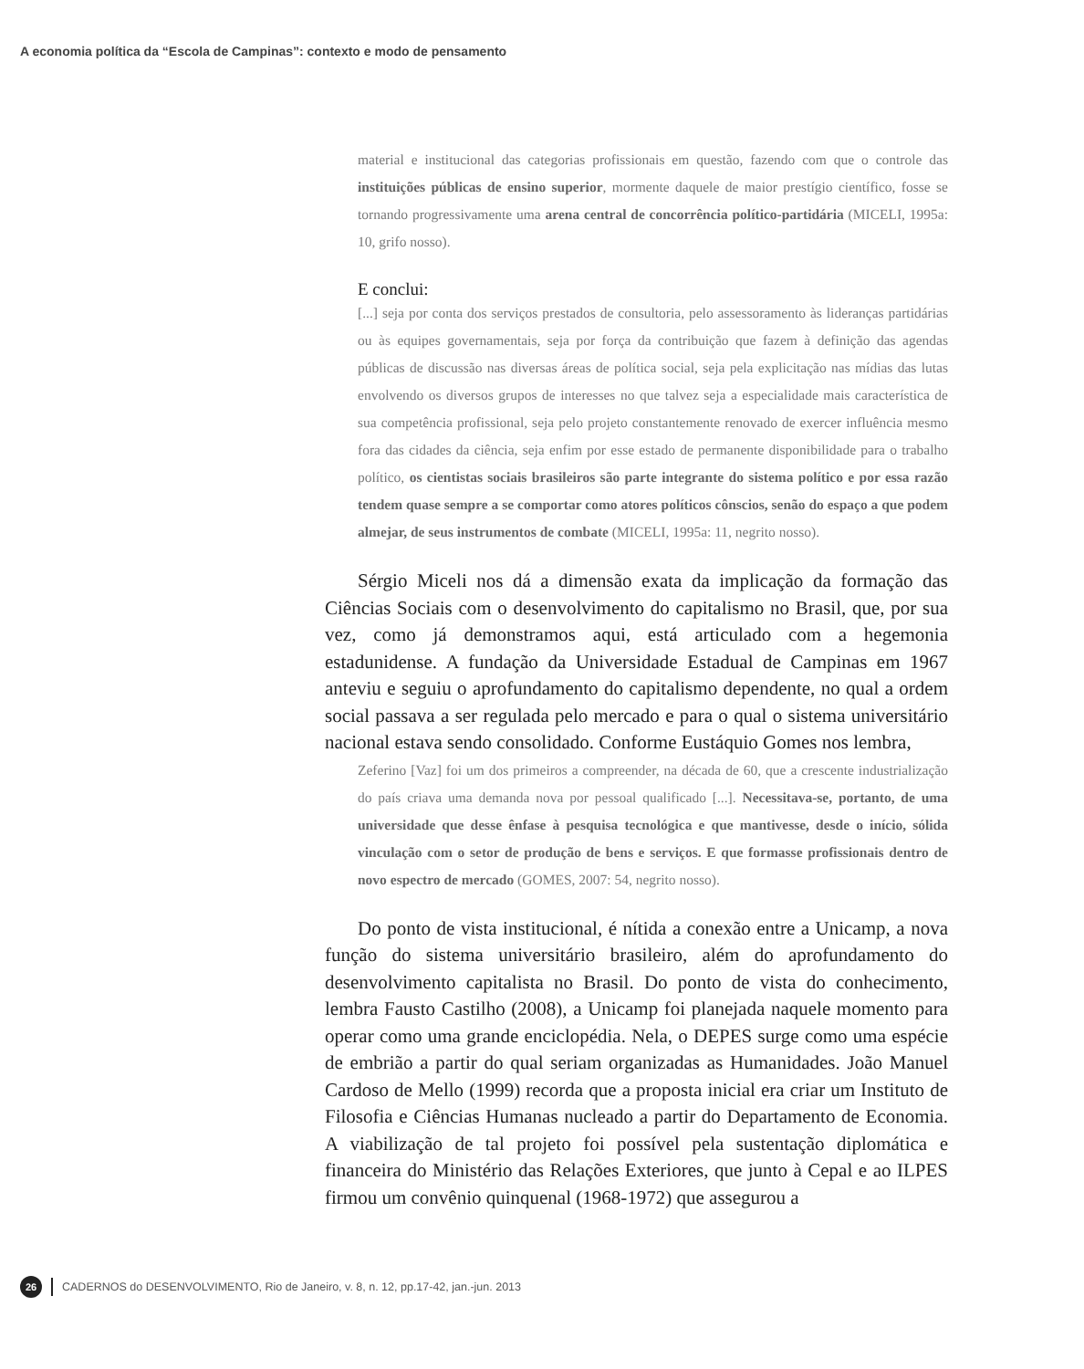A economia política da “Escola de Campinas”: contexto e modo de pensamento
material e institucional das categorias profissionais em questão, fazendo com que o controle das instituições públicas de ensino superior, mormente daquele de maior prestígio científico, fosse se tornando progressivamente uma arena central de concorrência político-partidária (MICELI, 1995a: 10, grifo nosso).
E conclui:
[...] seja por conta dos serviços prestados de consultoria, pelo assessoramento às lideranças partidárias ou às equipes governamentais, seja por força da contribuição que fazem à definição das agendas públicas de discussão nas diversas áreas de política social, seja pela explicitação nas mídias das lutas envolvendo os diversos grupos de interesses no que talvez seja a especialidade mais característica de sua competência profissional, seja pelo projeto constantemente renovado de exercer influência mesmo fora das cidades da ciência, seja enfim por esse estado de permanente disponibilidade para o trabalho político, os cientistas sociais brasileiros são parte integrante do sistema político e por essa razão tendem quase sempre a se comportar como atores políticos cônscios, senão do espaço a que podem almejar, de seus instrumentos de combate (MICELI, 1995a: 11, negrito nosso).
Sérgio Miceli nos dá a dimensão exata da implicação da formação das Ciências Sociais com o desenvolvimento do capitalismo no Brasil, que, por sua vez, como já demonstramos aqui, está articulado com a hegemonia estadunidense. A fundação da Universidade Estadual de Campinas em 1967 anteviu e seguiu o aprofundamento do capitalismo dependente, no qual a ordem social passava a ser regulada pelo mercado e para o qual o sistema universitário nacional estava sendo consolidado. Conforme Eustáquio Gomes nos lembra,
Zeferino [Vaz] foi um dos primeiros a compreender, na década de 60, que a crescente industrialização do país criava uma demanda nova por pessoal qualificado [...]. Necessitava-se, portanto, de uma universidade que desse ênfase à pesquisa tecnológica e que mantivesse, desde o início, sólida vinculação com o setor de produção de bens e serviços. E que formasse profissionais dentro de novo espectro de mercado (GOMES, 2007: 54, negrito nosso).
Do ponto de vista institucional, é nítida a conexão entre a Unicamp, a nova função do sistema universitário brasileiro, além do aprofundamento do desenvolvimento capitalista no Brasil. Do ponto de vista do conhecimento, lembra Fausto Castilho (2008), a Unicamp foi planejada naquele momento para operar como uma grande enciclopédia. Nela, o DEPES surge como uma espécie de embrião a partir do qual seriam organizadas as Humanidades. João Manuel Cardoso de Mello (1999) recorda que a proposta inicial era criar um Instituto de Filosofia e Ciências Humanas nucleado a partir do Departamento de Economia. A viabilização de tal projeto foi possível pela sustentação diplomática e financeira do Ministério das Relações Exteriores, que junto à Cepal e ao ILPES firmou um convênio quinquenal (1968-1972) que assegurou a
26 CADERNOS do DESENVOLVIMENTO, Rio de Janeiro, v. 8, n. 12, pp.17-42, jan.-jun. 2013